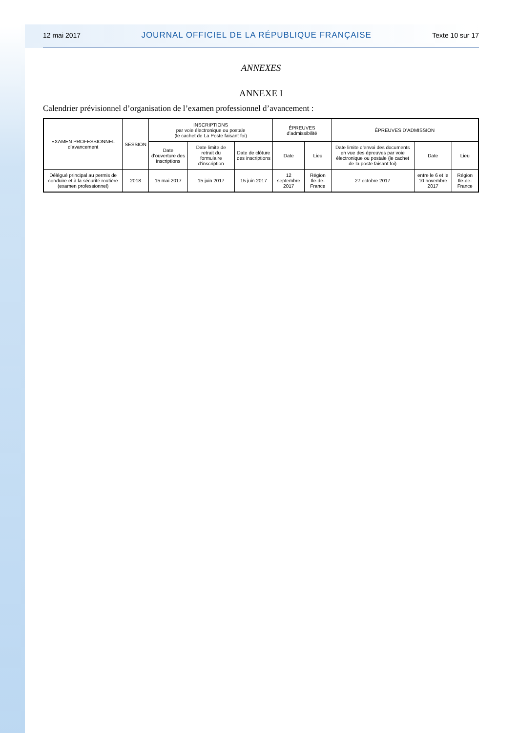12 mai 2017 JOURNAL OFFICIEL DE LA RÉPUBLIQUE FRANÇAISE Texte 10 sur 17
ANNEXES
ANNEXE I
Calendrier prévisionnel d’organisation de l’examen professionnel d’avancement :
| EXAMEN PROFESSIONNEL d’avancement | SESSION | INSCRIPTIONS par voie électronique ou postale (le cachet de La Poste faisant foi) | | | ÉPREUVES d’admissibilité | | ÉPREUVES D’ADMISSION | | |
| --- | --- | --- | --- | --- | --- | --- | --- | --- | --- |
| | | Date d’ouverture des inscriptions | Date limite de retrait du formulaire d’inscription | Date de clôture des inscriptions | Date | Lieu | Date limite d’envoi des documents en vue des épreuves par voie électronique ou postale (le cachet de la poste faisant foi) | Date | Lieu |
| Délégué principal au permis de conduire et à la sécurité routière (examen professionnel) | 2018 | 15 mai 2017 | 15 juin 2017 | 15 juin 2017 | 12 septembre 2017 | Région Ile-de-France | 27 octobre 2017 | entre le 6 et le 10 novembre 2017 | Région Ile-de-France |